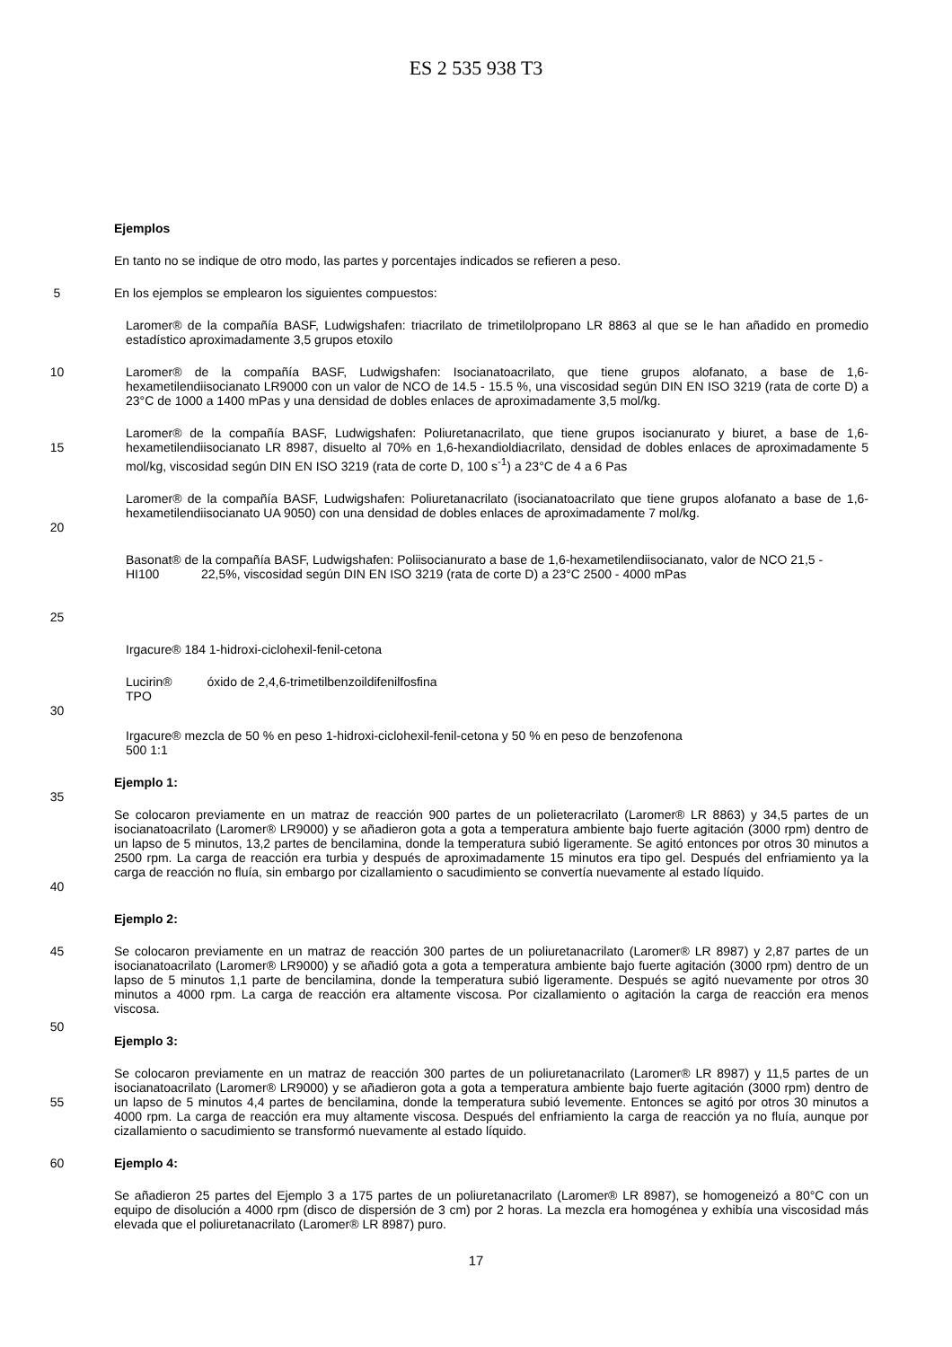ES 2 535 938 T3
Ejemplos
En tanto no se indique de otro modo, las partes y porcentajes indicados se refieren a peso.
5 En los ejemplos se emplearon los siguientes compuestos:
Laromer® de la compañía BASF, Ludwigshafen: triacrilato de trimetilolpropano LR 8863 al que se le han añadido en promedio estadístico aproximadamente 3,5 grupos etoxilo
10 Laromer® de la compañía BASF, Ludwigshafen: Isocianatoacrilato, que tiene grupos alofanato, a base de 1,6-hexametilendiisocianato LR9000 con un valor de NCO de 14.5 - 15.5 %, una viscosidad según DIN EN ISO 3219 (rata de corte D) a 23°C de 1000 a 1400 mPas y una densidad de dobles enlaces de aproximadamente 3,5 mol/kg.
15 Laromer® de la compañía BASF, Ludwigshafen: Poliuretanacrilato, que tiene grupos isocianurato y biuret, a base de 1,6-hexametilendiisocianato LR 8987, disuelto al 70% en 1,6-hexandioldiacrilato, densidad de dobles enlaces de aproximadamente 5 mol/kg, viscosidad según DIN EN ISO 3219 (rata de corte D, 100 s<sup>-1</sup>) a 23°C de 4 a 6 Pas
20 Laromer® de la compañía BASF, Ludwigshafen: Poliuretanacrilato (isocianatoacrilato que tiene grupos alofanato a base de 1,6-hexametilendiisocianato UA 9050) con una densidad de dobles enlaces de aproximadamente 7 mol/kg.
25 Basonat® de la compañía BASF, Ludwigshafen: Poliisocianurato a base de 1,6-hexametilendiisocianato, valor de NCO 21,5 -
HI100 22,5%, viscosidad según DIN EN ISO 3219 (rata de corte D) a 23°C 2500 - 4000 mPas
Irgacure® 184 1-hidroxi-ciclohexil-fenil-cetona
30 Lucirin® óxido de 2,4,6-trimetilbenzoildifenilfosfina
TPO
Irgacure® mezcla de 50 % en peso 1-hidroxi-ciclohexil-fenil-cetona y 50 % en peso de benzofenona
500 1:1
35 Ejemplo 1:
40 Se colocaron previamente en un matraz de reacción 900 partes de un polieteracrilato (Laromer® LR 8863) y 34,5 partes de un isocianatoacrilato (Laromer® LR9000) y se añadieron gota a gota a temperatura ambiente bajo fuerte agitación (3000 rpm) dentro de un lapso de 5 minutos, 13,2 partes de bencilamina, donde la temperatura subió ligeramente. Se agitó entonces por otros 30 minutos a 2500 rpm. La carga de reacción era turbia y después de aproximadamente 15 minutos era tipo gel. Después del enfriamiento ya la carga de reacción no fluía, sin embargo por cizallamiento o sacudimiento se convertía nuevamente al estado líquido.
Ejemplo 2:
45 Se colocaron previamente en un matraz de reacción 300 partes de un poliuretanacrilato (Laromer® LR 8987) y 2,87 partes de un isocianatoacrilato (Laromer® LR9000) y se añadió gota a gota a temperatura ambiente bajo fuerte agitación (3000 rpm) dentro de un lapso de 5 minutos 1,1 parte de bencilamina, donde la temperatura subió ligeramente. Después se agitó nuevamente por otros 30 minutos a 4000 rpm. La carga de reacción era altamente viscosa. Por cizallamiento o agitación la carga de reacción era menos viscosa.
50
Ejemplo 3:
55 Se colocaron previamente en un matraz de reacción 300 partes de un poliuretanacrilato (Laromer® LR 8987) y 11,5 partes de un isocianatoacrilato (Laromer® LR9000) y se añadieron gota a gota a temperatura ambiente bajo fuerte agitación (3000 rpm) dentro de un lapso de 5 minutos 4,4 partes de bencilamina, donde la temperatura subió levemente. Entonces se agitó por otros 30 minutos a 4000 rpm. La carga de reacción era muy altamente viscosa. Después del enfriamiento la carga de reacción ya no fluía, aunque por cizallamiento o sacudimiento se transformó nuevamente al estado líquido.
60 Ejemplo 4:
Se añadieron 25 partes del Ejemplo 3 a 175 partes de un poliuretanacrilato (Laromer® LR 8987), se homogeneizó a 80°C con un equipo de disolución a 4000 rpm (disco de dispersión de 3 cm) por 2 horas. La mezcla era homogénea y exhibía una viscosidad más elevada que el poliuretanacrilato (Laromer® LR 8987) puro.
17